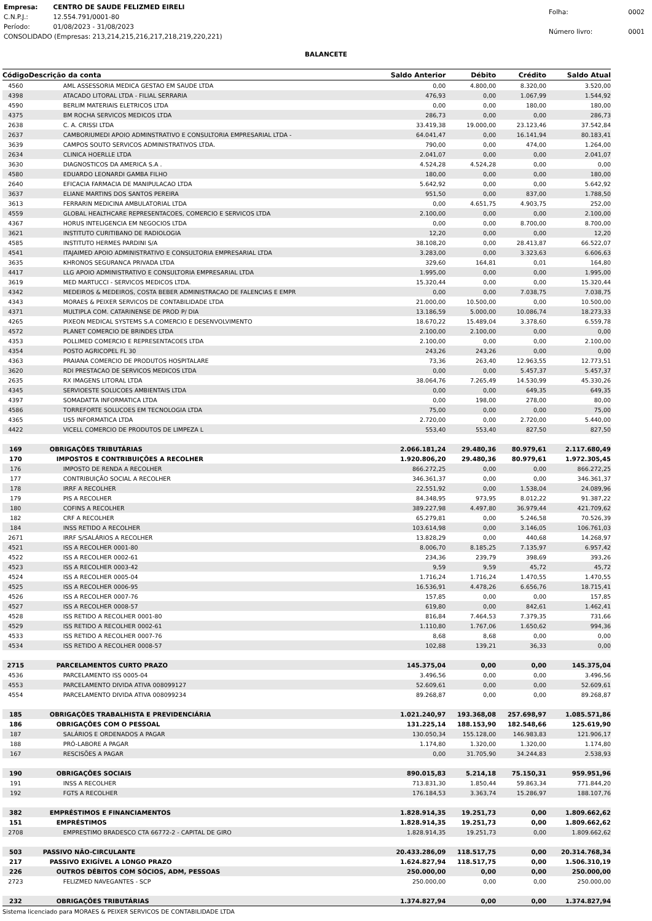| Empresa: | CENTRO DE SAUDE FELIZMED EIRELI |
| C.N.P.J.: | 12.554.791/0001-80 |
| Período: | 01/08/2023 - 31/08/2023 |
| CONSOLIDADO (Empresas: 213,214,215,216,217,218,219,220,221) | |
| Folha: | 0002 |
| Número livro: | 0001 |
BALANCETE
| Código | Descrição da conta | Saldo Anterior | Débito | Crédito | Saldo Atual |
| --- | --- | --- | --- | --- | --- |
| 4560 | AML ASSESSORIA MEDICA GESTAO EM SAUDE LTDA | 0,00 | 4.800,00 | 8.320,00 | 3.520,00 |
| 4398 | ATACADO LITORAL LTDA - FILIAL SERRARIA | 476,93 | 0,00 | 1.067,99 | 1.544,92 |
| 4590 | BERLIM MATERIAIS ELETRICOS LTDA | 0,00 | 0,00 | 180,00 | 180,00 |
| 4375 | BM ROCHA SERVICOS MEDICOS LTDA | 286,73 | 0,00 | 0,00 | 286,73 |
| 2638 | C. A. CRISSI LTDA | 33.419,38 | 19.000,00 | 23.123,46 | 37.542,84 |
| 2637 | CAMBORIUMEDI APOIO ADMINSTRATIVO E CONSULTORIA EMPRESARIAL LTDA - | 64.041,47 | 0,00 | 16.141,94 | 80.183,41 |
| 3639 | CAMPOS SOUTO SERVICOS ADMINISTRATIVOS LTDA. | 790,00 | 0,00 | 474,00 | 1.264,00 |
| 2634 | CLINICA HOERLLE LTDA | 2.041,07 | 0,00 | 0,00 | 2.041,07 |
| 3630 | DIAGNOSTICOS DA AMERICA S.A . | 4.524,28 | 4.524,28 | 0,00 | 0,00 |
| 4580 | EDUARDO LEONARDI GAMBA FILHO | 180,00 | 0,00 | 0,00 | 180,00 |
| 2640 | EFICACIA FARMACIA DE MANIPULACAO LTDA | 5.642,92 | 0,00 | 0,00 | 5.642,92 |
| 3637 | ELIANE MARTINS DOS SANTOS PEREIRA | 951,50 | 0,00 | 837,00 | 1.788,50 |
| 3613 | FERRARIN MEDICINA AMBULATORIAL LTDA | 0,00 | 4.651,75 | 4.903,75 | 252,00 |
| 4559 | GLOBAL HEALTHCARE REPRESENTACOES, COMERCIO E SERVICOS LTDA | 2.100,00 | 0,00 | 0,00 | 2.100,00 |
| 4367 | HORUS INTELIGENCIA EM NEGOCIOS LTDA | 0,00 | 0,00 | 8.700,00 | 8.700,00 |
| 3621 | INSTITUTO CURITIBANO DE RADIOLOGIA | 12,20 | 0,00 | 0,00 | 12,20 |
| 4585 | INSTITUTO HERMES PARDINI S/A | 38.108,20 | 0,00 | 28.413,87 | 66.522,07 |
| 4541 | ITAJAIMED APOIO ADMINISTRATIVO E CONSULTORIA EMPRESARIAL LTDA | 3.283,00 | 0,00 | 3.323,63 | 6.606,63 |
| 3635 | KHRONOS SEGURANCA PRIVADA LTDA | 329,60 | 164,81 | 0,01 | 164,80 |
| 4417 | LLG APOIO ADMINISTRATIVO E CONSULTORIA EMPRESARIAL LTDA | 1.995,00 | 0,00 | 0,00 | 1.995,00 |
| 3619 | MED MARTUCCI - SERVICOS MEDICOS LTDA. | 15.320,44 | 0,00 | 0,00 | 15.320,44 |
| 4342 | MEDEIROS & MEDEIROS, COSTA BEBER ADMINISTRACAO DE FALENCIAS E EMPR | 0,00 | 0,00 | 7.038,75 | 7.038,75 |
| 4343 | MORAES & PEIXER SERVICOS DE CONTABILIDADE LTDA | 21.000,00 | 10.500,00 | 0,00 | 10.500,00 |
| 4371 | MULTIPLA COM. CATARINENSE DE PROD P/ DIA | 13.186,59 | 5.000,00 | 10.086,74 | 18.273,33 |
| 4265 | PIXEON MEDICAL SYSTEMS S.A COMERCIO E DESENVOLVIMENTO | 18.670,22 | 15.489,04 | 3.378,60 | 6.559,78 |
| 4572 | PLANET COMERCIO DE BRINDES LTDA | 2.100,00 | 2.100,00 | 0,00 | 0,00 |
| 4353 | POLLIMED COMERCIO E REPRESENTACOES LTDA | 2.100,00 | 0,00 | 0,00 | 2.100,00 |
| 4354 | POSTO AGRICOPEL FL 30 | 243,26 | 243,26 | 0,00 | 0,00 |
| 4363 | PRAIANA COMERCIO DE PRODUTOS HOSPITALARE | 73,36 | 263,40 | 12.963,55 | 12.773,51 |
| 3620 | RDI PRESTACAO DE SERVICOS MEDICOS LTDA | 0,00 | 0,00 | 5.457,37 | 5.457,37 |
| 2635 | RX IMAGENS LITORAL LTDA | 38.064,76 | 7.265,49 | 14.530,99 | 45.330,26 |
| 4345 | SERVIOESTE SOLUCOES AMBIENTAIS LTDA | 0,00 | 0,00 | 649,35 | 649,35 |
| 4397 | SOMADATTA INFORMATICA LTDA | 0,00 | 198,00 | 278,00 | 80,00 |
| 4586 | TORREFORTE SOLUCOES EM TECNOLOGIA LTDA | 75,00 | 0,00 | 0,00 | 75,00 |
| 4365 | US5 INFORMATICA LTDA | 2.720,00 | 0,00 | 2.720,00 | 5.440,00 |
| 4422 | VICELL COMERCIO DE PRODUTOS DE LIMPEZA L | 553,40 | 553,40 | 827,50 | 827,50 |
| 169 | OBRIGAÇÕES TRIBUTÁRIAS | 2.066.181,24 | 29.480,36 | 80.979,61 | 2.117.680,49 |
| 170 | IMPOSTOS E CONTRIBUIÇÕES A RECOLHER | 1.920.806,20 | 29.480,36 | 80.979,61 | 1.972.305,45 |
| 176 | IMPOSTO DE RENDA A RECOLHER | 866.272,25 | 0,00 | 0,00 | 866.272,25 |
| 177 | CONTRIBUIÇÃO SOCIAL A RECOLHER | 346.361,37 | 0,00 | 0,00 | 346.361,37 |
| 178 | IRRF A RECOLHER | 22.551,92 | 0,00 | 1.538,04 | 24.089,96 |
| 179 | PIS A RECOLHER | 84.348,95 | 973,95 | 8.012,22 | 91.387,22 |
| 180 | COFINS A RECOLHER | 389.227,98 | 4.497,80 | 36.979,44 | 421.709,62 |
| 182 | CRF A RECOLHER | 65.279,81 | 0,00 | 5.246,58 | 70.526,39 |
| 184 | INSS RETIDO A RECOLHER | 103.614,98 | 0,00 | 3.146,05 | 106.761,03 |
| 2671 | IRRF S/SALÁRIOS A RECOLHER | 13.828,29 | 0,00 | 440,68 | 14.268,97 |
| 4521 | ISS A RECOLHER 0001-80 | 8.006,70 | 8.185,25 | 7.135,97 | 6.957,42 |
| 4522 | ISS A RECOLHER 0002-61 | 234,36 | 239,79 | 398,69 | 393,26 |
| 4523 | ISS A RECOLHER 0003-42 | 9,59 | 9,59 | 45,72 | 45,72 |
| 4524 | ISS A RECOLHER 0005-04 | 1.716,24 | 1.716,24 | 1.470,55 | 1.470,55 |
| 4525 | ISS A RECOLHER 0006-95 | 16.536,91 | 4.478,26 | 6.656,76 | 18.715,41 |
| 4526 | ISS A RECOLHER 0007-76 | 157,85 | 0,00 | 0,00 | 157,85 |
| 4527 | ISS A RECOLHER 0008-57 | 619,80 | 0,00 | 842,61 | 1.462,41 |
| 4528 | ISS RETIDO A RECOLHER 0001-80 | 816,84 | 7.464,53 | 7.379,35 | 731,66 |
| 4529 | ISS RETIDO A RECOLHER 0002-61 | 1.110,80 | 1.767,06 | 1.650,62 | 994,36 |
| 4533 | ISS RETIDO A RECOLHER 0007-76 | 8,68 | 8,68 | 0,00 | 0,00 |
| 4534 | ISS RETIDO A RECOLHER 0008-57 | 102,88 | 139,21 | 36,33 | 0,00 |
| 2715 | PARCELAMENTOS CURTO PRAZO | 145.375,04 | 0,00 | 0,00 | 145.375,04 |
| 4536 | PARCELAMENTO ISS 0005-04 | 3.496,56 | 0,00 | 0,00 | 3.496,56 |
| 4553 | PARCELAMENTO DIVIDA ATIVA 008099127 | 52.609,61 | 0,00 | 0,00 | 52.609,61 |
| 4554 | PARCELAMENTO DIVIDA ATIVA 008099234 | 89.268,87 | 0,00 | 0,00 | 89.268,87 |
| 185 | OBRIGAÇÕES TRABALHISTA E PREVIDENCIÁRIA | 1.021.240,97 | 193.368,08 | 257.698,97 | 1.085.571,86 |
| 186 | OBRIGAÇÕES COM O PESSOAL | 131.225,14 | 188.153,90 | 182.548,66 | 125.619,90 |
| 187 | SALÁRIOS E ORDENADOS A PAGAR | 130.050,34 | 155.128,00 | 146.983,83 | 121.906,17 |
| 188 | PRÓ-LABORE A PAGAR | 1.174,80 | 1.320,00 | 1.320,00 | 1.174,80 |
| 167 | RESCISÕES A PAGAR | 0,00 | 31.705,90 | 34.244,83 | 2.538,93 |
| 190 | OBRIGAÇÕES SOCIAIS | 890.015,83 | 5.214,18 | 75.150,31 | 959.951,96 |
| 191 | INSS A RECOLHER | 713.831,30 | 1.850,44 | 59.863,34 | 771.844,20 |
| 192 | FGTS A RECOLHER | 176.184,53 | 3.363,74 | 15.286,97 | 188.107,76 |
| 382 | EMPRÉSTIMOS E FINANCIAMENTOS | 1.828.914,35 | 19.251,73 | 0,00 | 1.809.662,62 |
| 151 | EMPRÉSTIMOS | 1.828.914,35 | 19.251,73 | 0,00 | 1.809.662,62 |
| 2708 | EMPRESTIMO BRADESCO CTA 66772-2 - CAPITAL DE GIRO | 1.828.914,35 | 19.251,73 | 0,00 | 1.809.662,62 |
| 503 | PASSIVO NÃO-CIRCULANTE | 20.433.286,09 | 118.517,75 | 0,00 | 20.314.768,34 |
| 217 | PASSIVO EXIGÍVEL A LONGO PRAZO | 1.624.827,94 | 118.517,75 | 0,00 | 1.506.310,19 |
| 226 | OUTROS DÉBITOS COM SÓCIOS, ADM, PESSOAS | 250.000,00 | 0,00 | 0,00 | 250.000,00 |
| 2723 | FELIZMED NAVEGANTES - SCP | 250.000,00 | 0,00 | 0,00 | 250.000,00 |
| 232 | OBRIGAÇÕES TRIBUTÁRIAS | 1.374.827,94 | 0,00 | 0,00 | 1.374.827,94 |
Sistema licenciado para MORAES & PEIXER SERVICOS DE CONTABILIDADE LTDA